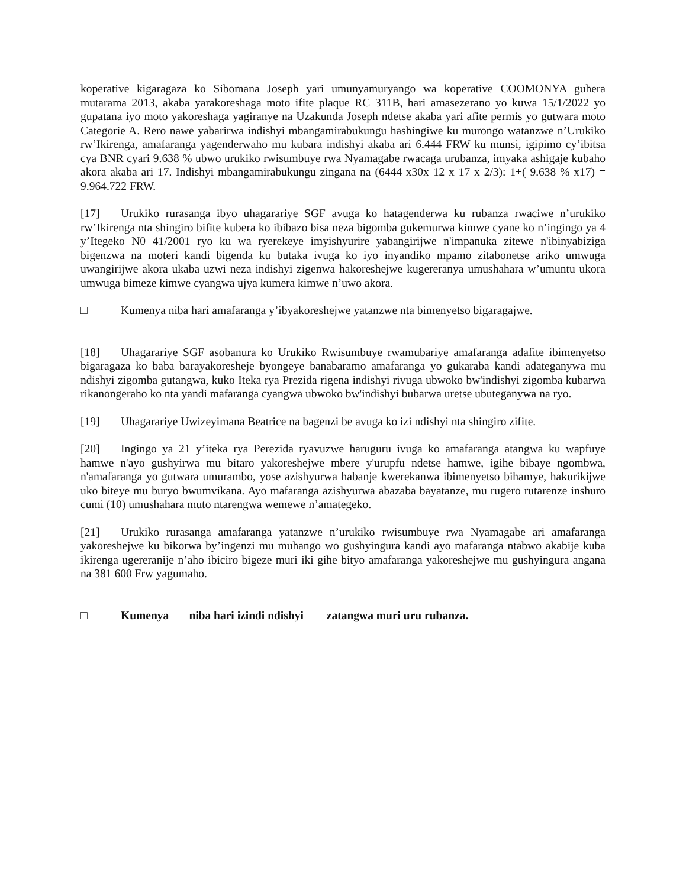koperative kigaragaza ko Sibomana Joseph yari umunyamuryango wa koperative COOMONYA guhera mutarama 2013, akaba yarakoreshaga moto ifite plaque RC 311B, hari amasezerano yo kuwa 15/1/2022 yo gupatana iyo moto yakoreshaga yagiranye na Uzakunda Joseph ndetse akaba yari afite permis yo gutwara moto Categorie A. Rero nawe yabarirwa indishyi mbangamirabukungu hashingiwe ku murongo watanzwe n’Urukiko rw’Ikirenga, amafaranga yagenderwaho mu kubara indishyi akaba ari 6.444 FRW ku munsi, igipimo cy’ibitsa cya BNR cyari 9.638 % ubwo urukiko rwisumbuye rwa Nyamagabe rwacaga urubanza, imyaka ashigaje kubaho akora akaba ari 17. Indishyi mbangamirabukungu zingana na (6444 x30x 12 x 17 x 2/3): 1+( 9.638 % x17) = 9.964.722 FRW.
[17] Urukiko rurasanga ibyo uhagarariye SGF avuga ko hatagenderwa ku rubanza rwaciwe n’urukiko rw’Ikirenga nta shingiro bifite kubera ko ibibazo bisa neza bigomba gukemurwa kimwe cyane ko n’ingingo ya 4 y’Itegeko N0 41/2001 ryo ku wa ryerekeye imyishyurire yabangirijwe n'impanuka zitewe n'ibinyabiziga bigenzwa na moteri kandi bigenda ku butaka ivuga ko iyo inyandiko mpamo zitabonetse ariko umwuga uwangirijwe akora ukaba uzwi neza indishyi zigenwa hakoreshejwe kugereranya umushahara w’umuntu ukora umwuga bimeze kimwe cyangwa ujya kumera kimwe n’uwo akora.
□ Kumenya niba hari amafaranga y’ibyakoreshejwe yatanzwe nta bimenyetso bigaragajwe.
[18] Uhagarariye SGF asobanura ko Urukiko Rwisumbuye rwamubariye amafaranga adafite ibimenyetso bigaragaza ko baba barayakoresheje byongeye banabaramo amafaranga yo gukaraba kandi adateganywa mu ndishyi zigomba gutangwa, kuko Iteka rya Prezida rigena indishyi rivuga ubwoko bw'indishyi zigomba kubarwa rikanongeraho ko nta yandi mafaranga cyangwa ubwoko bw'indishyi bubarwa uretse ubuteganywa na ryo.
[19] Uhagarariye Uwizeyimana Beatrice na bagenzi be avuga ko izi ndishyi nta shingiro zifite.
[20] Ingingo ya 21 y’iteka rya Perezida ryavuzwe haruguru ivuga ko amafaranga atangwa ku wapfuye hamwe n'ayo gushyirwa mu bitaro yakoreshejwe mbere y'urupfu ndetse hamwe, igihe bibaye ngombwa, n'amafaranga yo gutwara umurambo, yose azishyurwa habanje kwerekanwa ibimenyetso bihamye, hakurikijwe uko biteye mu buryo bwumvikana. Ayo mafaranga azishyurwa abazaba bayatanze, mu rugero rutarenze inshuro cumi (10) umushahara muto ntarengwa wemewe n’amategeko.
[21] Urukiko rurasanga amafaranga yatanzwe n’urukiko rwisumbuye rwa Nyamagabe ari amafaranga yakoreshejwe ku bikorwa by’ingenzi mu muhango wo gushyingura kandi ayo mafaranga ntabwo akabije kuba ikirenga ugereranije n’aho ibiciro bigeze muri iki gihe bityo amafaranga yakoreshejwe mu gushyingura angana na 381 600 Frw yagumaho.
□ Kumenya niba hari izindi ndishyi zatangwa muri uru rubanza.